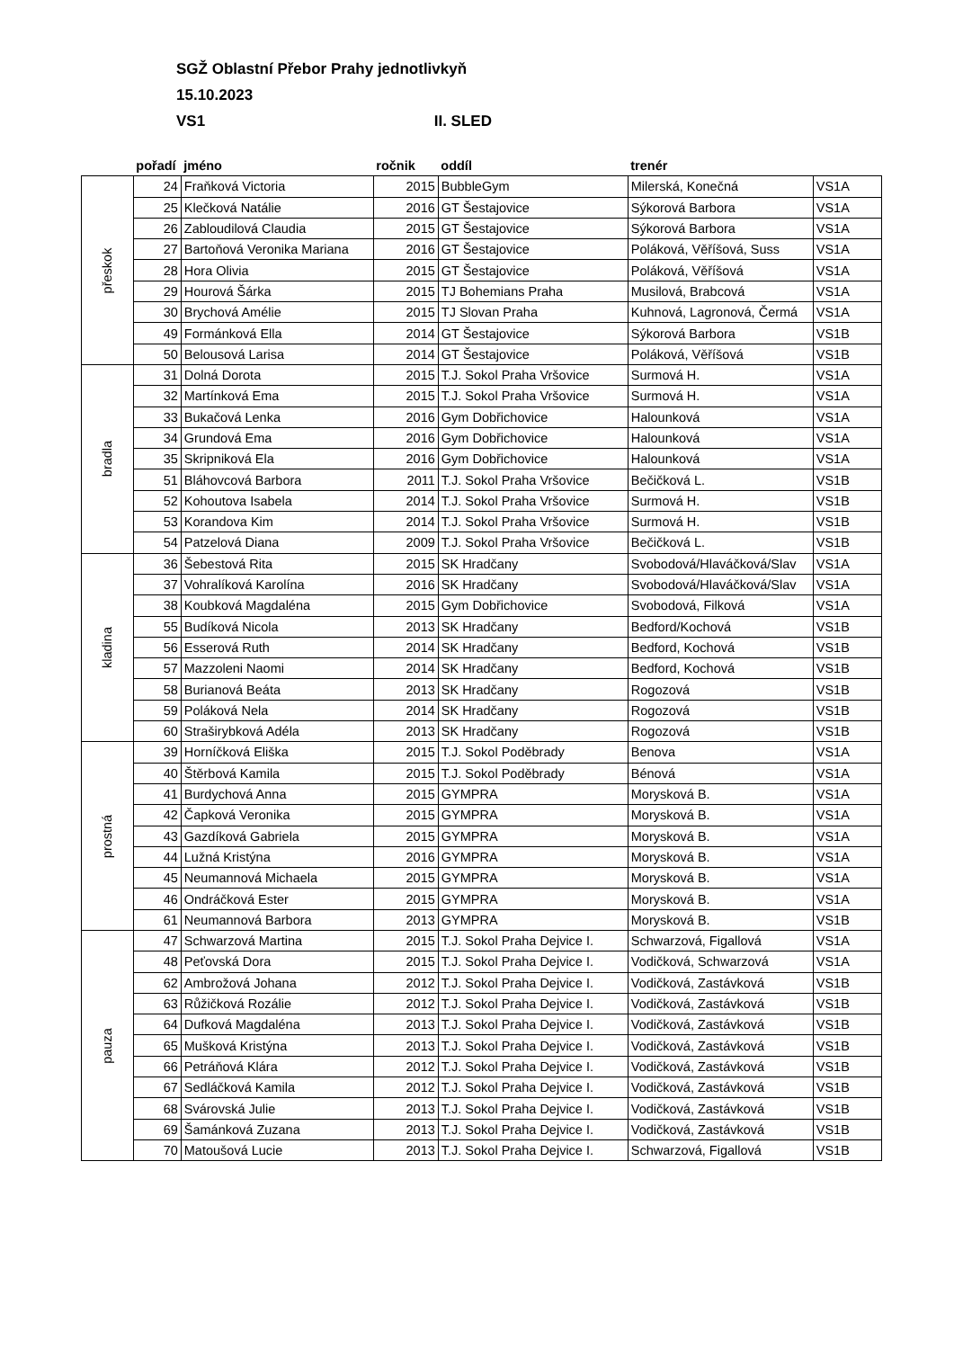SGŽ Oblastní Přebor Prahy jednotlivkyň
15.10.2023
VS1 II. SLED
| | pořadí | jméno | ročnik | oddíl | trenér | |
| --- | --- | --- | --- | --- | --- | --- |
| přeskok | 24 | Fraňková Victoria | 2015 | BubbleGym | Milerská, Konečná | VS1A |
| | 25 | Klečková Natálie | 2016 | GT Šestajovice | Sýkorová Barbora | VS1A |
| | 26 | Zabloudilová Claudia | 2015 | GT Šestajovice | Sýkorová Barbora | VS1A |
| | 27 | Bartoňová Veronika Mariana | 2016 | GT Šestajovice | Poláková, Věříšová, Suss | VS1A |
| | 28 | Hora Olivia | 2015 | GT Šestajovice | Poláková, Věříšová | VS1A |
| | 29 | Hourová Šárka | 2015 | TJ Bohemians Praha | Musilová, Brabcová | VS1A |
| | 30 | Brychová Amélie | 2015 | TJ Slovan Praha | Kuhnová, Lagronová, Čermá | VS1A |
| | 49 | Formánková Ella | 2014 | GT Šestajovice | Sýkorová Barbora | VS1B |
| | 50 | Belousová Larisa | 2014 | GT Šestajovice | Poláková, Věříšová | VS1B |
| bradla | 31 | Dolná Dorota | 2015 | T.J. Sokol Praha Vršovice | Surmová H. | VS1A |
| | 32 | Martínková Ema | 2015 | T.J. Sokol Praha Vršovice | Surmová H. | VS1A |
| | 33 | Bukačová Lenka | 2016 | Gym Dobřichovice | Halounková | VS1A |
| | 34 | Grundová Ema | 2016 | Gym Dobřichovice | Halounková | VS1A |
| | 35 | Skripniková Ela | 2016 | Gym Dobřichovice | Halounková | VS1A |
| | 51 | Bláhovcová Barbora | 2011 | T.J. Sokol Praha Vršovice | Bečičková L. | VS1B |
| | 52 | Kohoutova Isabela | 2014 | T.J. Sokol Praha Vršovice | Surmová H. | VS1B |
| | 53 | Korandova Kim | 2014 | T.J. Sokol Praha Vršovice | Surmová H. | VS1B |
| | 54 | Patzelová Diana | 2009 | T.J. Sokol Praha Vršovice | Bečičková L. | VS1B |
| kladina | 36 | Šebestová Rita | 2015 | SK Hradčany | Svobodová/Hlaváčková/Slav | VS1A |
| | 37 | Vohralíková Karolína | 2016 | SK Hradčany | Svobodová/Hlaváčková/Slav | VS1A |
| | 38 | Koubková Magdaléna | 2015 | Gym Dobřichovice | Svobodová, Filková | VS1A |
| | 55 | Budíková Nicola | 2013 | SK Hradčany | Bedford/Kochová | VS1B |
| | 56 | Esserová Ruth | 2014 | SK Hradčany | Bedford, Kochová | VS1B |
| | 57 | Mazzoleni Naomi | 2014 | SK Hradčany | Bedford, Kochová | VS1B |
| | 58 | Burianová Beáta | 2013 | SK Hradčany | Rogozová | VS1B |
| | 59 | Poláková Nela | 2014 | SK Hradčany | Rogozová | VS1B |
| | 60 | Straširybková Adéla | 2013 | SK Hradčany | Rogozová | VS1B |
| prostná | 39 | Horníčková Eliška | 2015 | T.J. Sokol Poděbrady | Benova | VS1A |
| | 40 | Štěrbová Kamila | 2015 | T.J. Sokol Poděbrady | Bénová | VS1A |
| | 41 | Burdychová Anna | 2015 | GYMPRA | Morysková B. | VS1A |
| | 42 | Čapková Veronika | 2015 | GYMPRA | Morysková B. | VS1A |
| | 43 | Gazdíková Gabriela | 2015 | GYMPRA | Morysková B. | VS1A |
| | 44 | Lužná Kristýna | 2016 | GYMPRA | Morysková B. | VS1A |
| | 45 | Neumannová Michaela | 2015 | GYMPRA | Morysková B. | VS1A |
| | 46 | Ondráčková Ester | 2015 | GYMPRA | Morysková B. | VS1A |
| | 61 | Neumannová Barbora | 2013 | GYMPRA | Morysková B. | VS1B |
| pauza | 47 | Schwarzová Martina | 2015 | T.J. Sokol Praha Dejvice I. | Schwarzová, Figallová | VS1A |
| | 48 | Peťovská Dora | 2015 | T.J. Sokol Praha Dejvice I. | Vodičková, Schwarzová | VS1A |
| | 62 | Ambrožová Johana | 2012 | T.J. Sokol Praha Dejvice I. | Vodičková, Zastávková | VS1B |
| | 63 | Růžičková Rozálie | 2012 | T.J. Sokol Praha Dejvice I. | Vodičková, Zastávková | VS1B |
| | 64 | Dufková Magdaléna | 2013 | T.J. Sokol Praha Dejvice I. | Vodičková, Zastávková | VS1B |
| | 65 | Mušková Kristýna | 2013 | T.J. Sokol Praha Dejvice I. | Vodičková, Zastávková | VS1B |
| | 66 | Petráňová Klára | 2012 | T.J. Sokol Praha Dejvice I. | Vodičková, Zastávková | VS1B |
| | 67 | Sedláčková Kamila | 2012 | T.J. Sokol Praha Dejvice I. | Vodičková, Zastávková | VS1B |
| | 68 | Svárovská Julie | 2013 | T.J. Sokol Praha Dejvice I. | Vodičková, Zastávková | VS1B |
| | 69 | Šamánková Zuzana | 2013 | T.J. Sokol Praha Dejvice I. | Vodičková, Zastávková | VS1B |
| | 70 | Matoušová Lucie | 2013 | T.J. Sokol Praha Dejvice I. | Schwarzová, Figallová | VS1B |